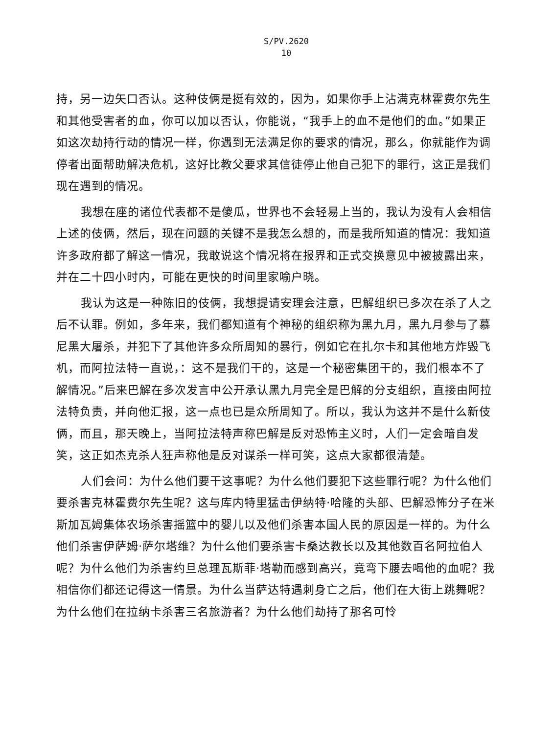S/PV.2620
10
持，另一边矢口否认。这种伎俩是挺有效的，因为，如果你手上沾满克林霍费尔先生和其他受害者的血，你可以加以否认，你能说，“我手上的血不是他们的血。”如果正如这次劫持行动的情况一样，你遇到无法满足你的要求的情况，那么，你就能作为调停者出面帮助解决危机，这好比教父要求其信徒停止他自己犯下的罪行，这正是我们现在遇到的情况。
我想在座的诸位代表都不是傻瓜，世界也不会轻易上当的，我认为没有人会相信上述的伎俩，然后，现在问题的关键不是我怎么想的，而是我所知道的情况：我知道许多政府都了解这一情况，我敢说这个情况将在报界和正式交换意见中被披露出来，并在二十四小时内，可能在更快的时间里家喻户晓。
我认为这是一种陈旧的伎俩，我想提请安理会注意，巴解组织已多次在杀了人之后不认罪。例如，多年来，我们都知道有个神秘的组织称为黑九月，黑九月参与了慕尼黑大屠杀，并犯下了其他许多众所周知的暴行，例如它在扎尔卡和其他地方炸毁飞机，而阿拉法特一直说，：这不是我们干的，这是一个秘密集团干的，我们根本不了解情况。”后来巴解在多次发言中公开承认黑九月完全是巴解的分支组织，直接由阿拉法特负责，并向他汇报，这一点也已是众所周知了。所以，我认为这并不是什么新伎俩，而且，那天晚上，当阿拉法特声称巴解是反对恐怖主义时，人们一定会暗自发笑，这正如杰克杀人狂声称他是反对谋杀一样可笑，这点大家都很清楚。
人们会问：为什么他们要干这事呢？为什么他们要犯下这些罪行呢？为什么他们要杀害克林霍费尔先生呢？这与库内特里猛击伊纳特·哈隆的头部、巴解恐怖分子在米斯加瓦姆集体农场杀害摇篮中的婴儿以及他们杀害本国人民的原因是一样的。为什么他们杀害伊萨姆·萨尔塔维？为什么他们要杀害卡桑达教长以及其他数百名阿拉伯人呢？为什么他们为杀害约旦总理瓦斯菲·塔勒而感到高兴，竟弯下腰去喝他的血呢？我相信你们都还记得这一情景。为什么当萨达特遇刺身亡之后，他们在大街上跳舞呢？为什么他们在拉纳卡杀害三名旅游者？为什么他们劫持了那名可怜